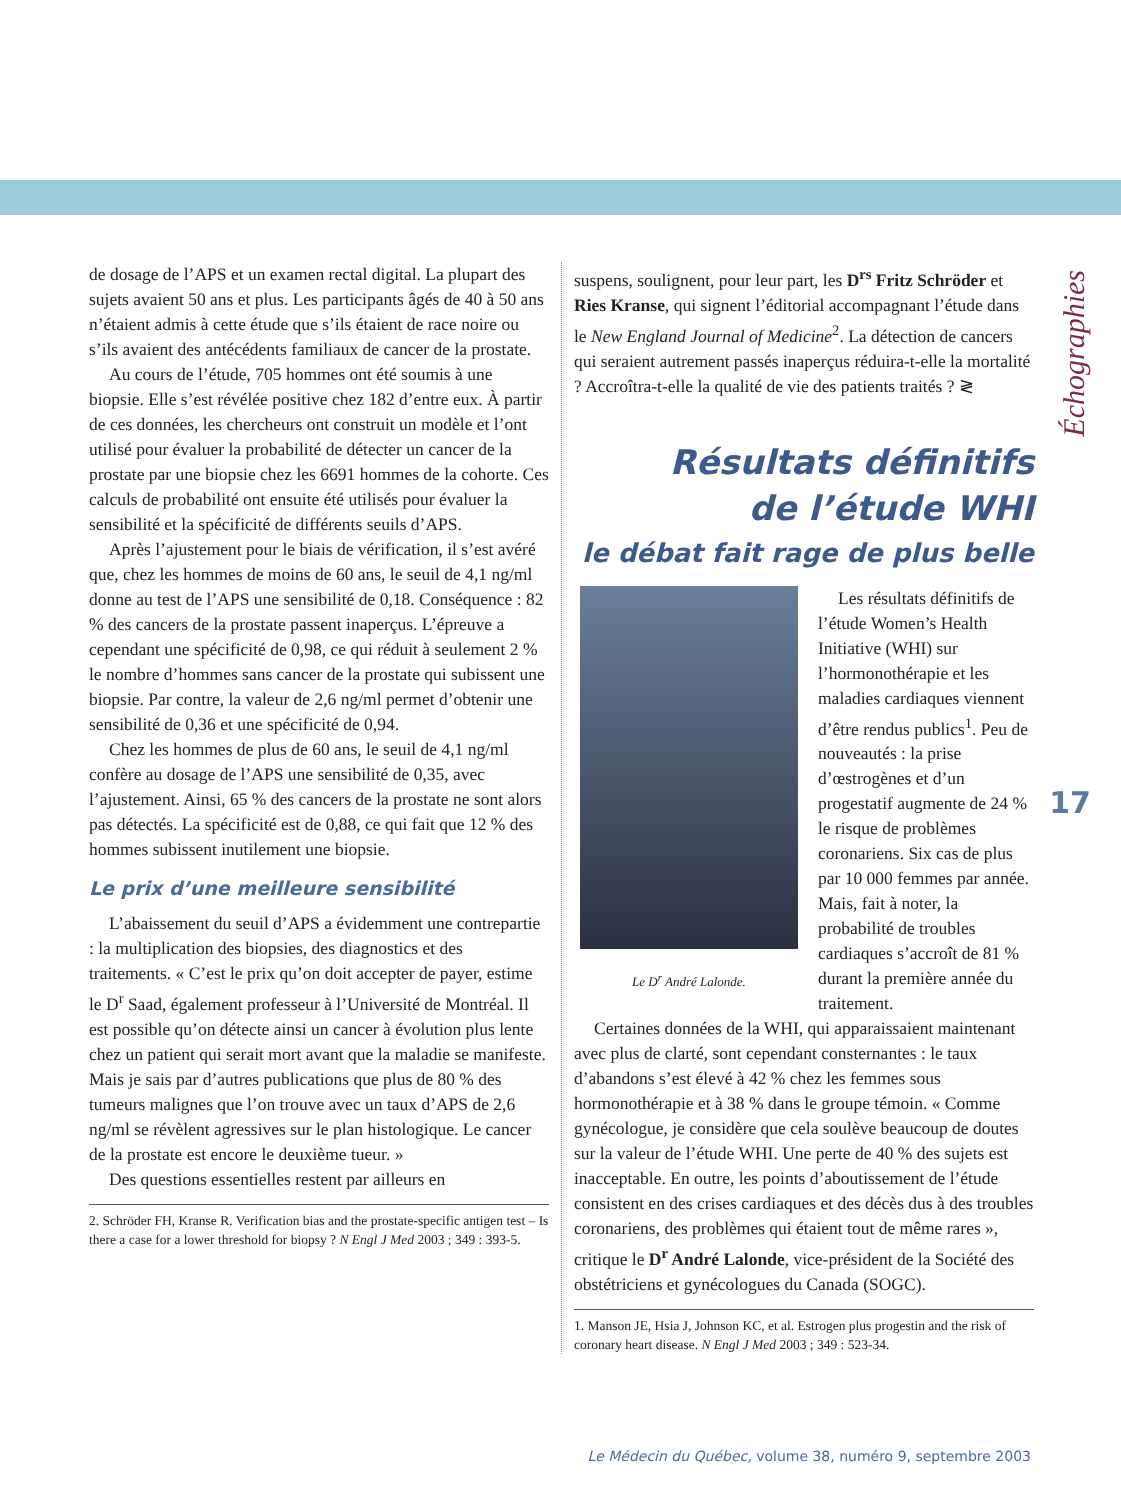Échographies
17
de dosage de l’APS et un examen rectal digital. La plupart des sujets avaient 50 ans et plus. Les participants âgés de 40 à 50 ans n’étaient admis à cette étude que s’ils étaient de race noire ou s’ils avaient des antécédents familiaux de cancer de la prostate.
Au cours de l’étude, 705 hommes ont été soumis à une biopsie. Elle s’est révélée positive chez 182 d’entre eux. À partir de ces données, les chercheurs ont construit un modèle et l’ont utilisé pour évaluer la probabilité de détecter un cancer de la prostate par une biopsie chez les 6691 hommes de la cohorte. Ces calculs de probabilité ont ensuite été utilisés pour évaluer la sensibilité et la spécificité de différents seuils d’APS.
Après l’ajustement pour le biais de vérification, il s’est avéré que, chez les hommes de moins de 60 ans, le seuil de 4,1 ng/ml donne au test de l’APS une sensibilité de 0,18. Conséquence : 82 % des cancers de la prostate passent inaperçus. L’épreuve a cependant une spécificité de 0,98, ce qui réduit à seulement 2 % le nombre d’hommes sans cancer de la prostate qui subissent une biopsie. Par contre, la valeur de 2,6 ng/ml permet d’obtenir une sensibilité de 0,36 et une spécificité de 0,94.
Chez les hommes de plus de 60 ans, le seuil de 4,1 ng/ml confère au dosage de l’APS une sensibilité de 0,35, avec l’ajustement. Ainsi, 65 % des cancers de la prostate ne sont alors pas détectés. La spécificité est de 0,88, ce qui fait que 12 % des hommes subissent inutilement une biopsie.
Le prix d’une meilleure sensibilité
L’abaissement du seuil d’APS a évidemment une contrepartie : la multiplication des biopsies, des diagnostics et des traitements. « C’est le prix qu’on doit accepter de payer, estime le D<sup>r</sup> Saad, également professeur à l’Université de Montréal. Il est possible qu’on détecte ainsi un cancer à évolution plus lente chez un patient qui serait mort avant que la maladie se manifeste. Mais je sais par d’autres publications que plus de 80 % des tumeurs malignes que l’on trouve avec un taux d’APS de 2,6 ng/ml se révèlent agressives sur le plan histologique. Le cancer de la prostate est encore le deuxième tueur. »
Des questions essentielles restent par ailleurs en
2. Schröder FH, Kranse R. Verification bias and the prostate-specific antigen test – Is there a case for a lower threshold for biopsy ? N Engl J Med 2003 ; 349 : 393-5.
suspens, soulignent, pour leur part, les D<sup>rs</sup> Fritz Schröder et Ries Kranse, qui signent l’éditorial accompagnant l’étude dans le New England Journal of Medicine<sup>2</sup>. La détection de cancers qui seraient autrement passés inaperçus réduira-t-elle la mortalité ? Accroîtra-t-elle la qualité de vie des patients traités ? ≷
Résultats définitifs
de l’étude WHI
le débat fait rage de plus belle
Le D<sup>r</sup> André Lalonde.
Les résultats définitifs de l’étude Women’s Health Initiative (WHI) sur l’hormonothérapie et les maladies cardiaques viennent d’être rendus publics<sup>1</sup>. Peu de nouveautés : la prise d’œstrogènes et d’un progestatif augmente de 24 % le risque de problèmes coronariens. Six cas de plus par 10 000 femmes par année. Mais, fait à noter, la probabilité de troubles cardiaques s’accroît de 81 % durant la première année du traitement.
Certaines données de la WHI, qui apparaissaient maintenant avec plus de clarté, sont cependant consternantes : le taux d’abandons s’est élevé à 42 % chez les femmes sous hormonothérapie et à 38 % dans le groupe témoin. « Comme gynécologue, je considère que cela soulève beaucoup de doutes sur la valeur de l’étude WHI. Une perte de 40 % des sujets est inacceptable. En outre, les points d’aboutissement de l’étude consistent en des crises cardiaques et des décès dus à des troubles coronariens, des problèmes qui étaient tout de même rares », critique le D<sup>r</sup> André Lalonde, vice-président de la Société des obstétriciens et gynécologues du Canada (SOGC).
1. Manson JE, Hsia J, Johnson KC, et al. Estrogen plus progestin and the risk of coronary heart disease. N Engl J Med 2003 ; 349 : 523-34.
Le Médecin du Québec, volume 38, numéro 9, septembre 2003